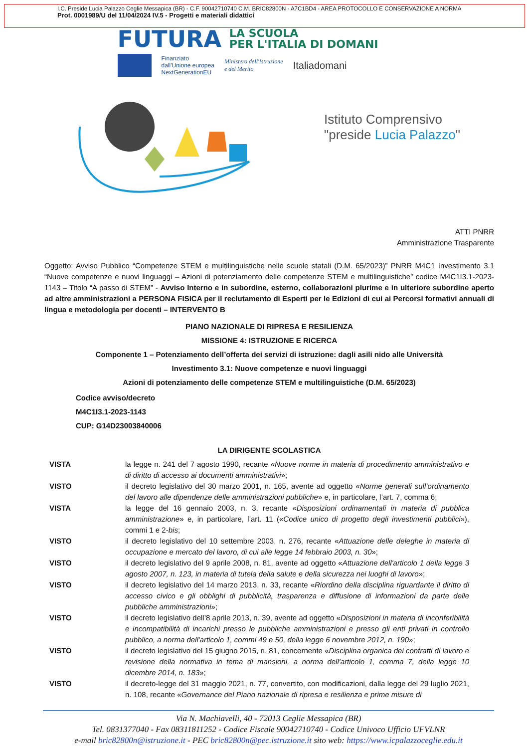I.C. Preside Lucia Palazzo Ceglie Messapica (BR) - C.F. 90042710740 C.M. BRIC82800N - A7C1BD4 - AREA PROTOCOLLO E CONSERVAZIONE A NORMA
Prot. 0001989/U del 11/04/2024 IV.5 - Progetti e materiali didattici
FUTURA LA SCUOLA
PER L'ITALIA DI DOMANI
Finanziato
dall'Unione europea
NextGenerationEU
Ministero dell'Istruzione
e del Merito
Italiadomani
Istituto Comprensivo
"preside Lucia Palazzo"
ATTI PNRR
Amministrazione Trasparente
Oggetto: Avviso Pubblico “Competenze STEM e multilinguistiche nelle scuole statali (D.M. 65/2023)” PNRR M4C1 Investimento 3.1 “Nuove competenze e nuovi linguaggi – Azioni di potenziamento delle competenze STEM e multilinguistiche” codice M4C1I3.1-2023-1143 – Titolo “A passo di STEM” - Avviso Interno e in subordine, esterno, collaborazioni plurime e in ulteriore subordine aperto ad altre amministrazioni a PERSONA FISICA per il reclutamento di Esperti per le Edizioni di cui ai Percorsi formativi annuali di lingua e metodologia per docenti – INTERVENTO B
PIANO NAZIONALE DI RIPRESA E RESILIENZA
MISSIONE 4: ISTRUZIONE E RICERCA
Componente 1 – Potenziamento dell’offerta dei servizi di istruzione: dagli asili nido alle Università
Investimento 3.1: Nuove competenze e nuovi linguaggi
Azioni di potenziamento delle competenze STEM e multilinguistiche (D.M. 65/2023)
Codice avviso/decreto
M4C1I3.1-2023-1143
CUP: G14D23003840006
LA DIRIGENTE SCOLASTICA
VISTA la legge n. 241 del 7 agosto 1990, recante «Nuove norme in materia di procedimento amministrativo e di diritto di accesso ai documenti amministrativi»;
VISTO il decreto legislativo del 30 marzo 2001, n. 165, avente ad oggetto «Norme generali sull’ordinamento del lavoro alle dipendenze delle amministrazioni pubbliche» e, in particolare, l’art. 7, comma 6;
VISTA la legge del 16 gennaio 2003, n. 3, recante «Disposizioni ordinamentali in materia di pubblica amministrazione» e, in particolare, l’art. 11 («Codice unico di progetto degli investimenti pubblici»), commi 1 e 2-bis;
VISTO il decreto legislativo del 10 settembre 2003, n. 276, recante «Attuazione delle deleghe in materia di occupazione e mercato del lavoro, di cui alle legge 14 febbraio 2003, n. 30»;
VISTO il decreto legislativo del 9 aprile 2008, n. 81, avente ad oggetto «Attuazione dell'articolo 1 della legge 3 agosto 2007, n. 123, in materia di tutela della salute e della sicurezza nei luoghi di lavoro»;
VISTO il decreto legislativo del 14 marzo 2013, n. 33, recante «Riordino della disciplina riguardante il diritto di accesso civico e gli obblighi di pubblicità, trasparenza e diffusione di informazioni da parte delle pubbliche amministrazioni»;
VISTO il decreto legislativo dell’8 aprile 2013, n. 39, avente ad oggetto «Disposizioni in materia di inconferibilità e incompatibilità di incarichi presso le pubbliche amministrazioni e presso gli enti privati in controllo pubblico, a norma dell'articolo 1, commi 49 e 50, della legge 6 novembre 2012, n. 190»;
VISTO il decreto legislativo del 15 giugno 2015, n. 81, concernente «Disciplina organica dei contratti di lavoro e revisione della normativa in tema di mansioni, a norma dell'articolo 1, comma 7, della legge 10 dicembre 2014, n. 183»;
VISTO il decreto-legge del 31 maggio 2021, n. 77, convertito, con modificazioni, dalla legge del 29 luglio 2021, n. 108, recante «Governance del Piano nazionale di ripresa e resilienza e prime misure di
Via N. Machiavelli, 40 - 72013 Ceglie Messapica (BR)
Tel. 0831377040 - Fax 08311811252 - Codice Fiscale 90042710740 - Codice Univoco Ufficio UFVLNR
e-mail bric82800n@istruzione.it - PEC bric82800n@pec.istruzione.it sito web: https://www.icpalazzoceglie.edu.it